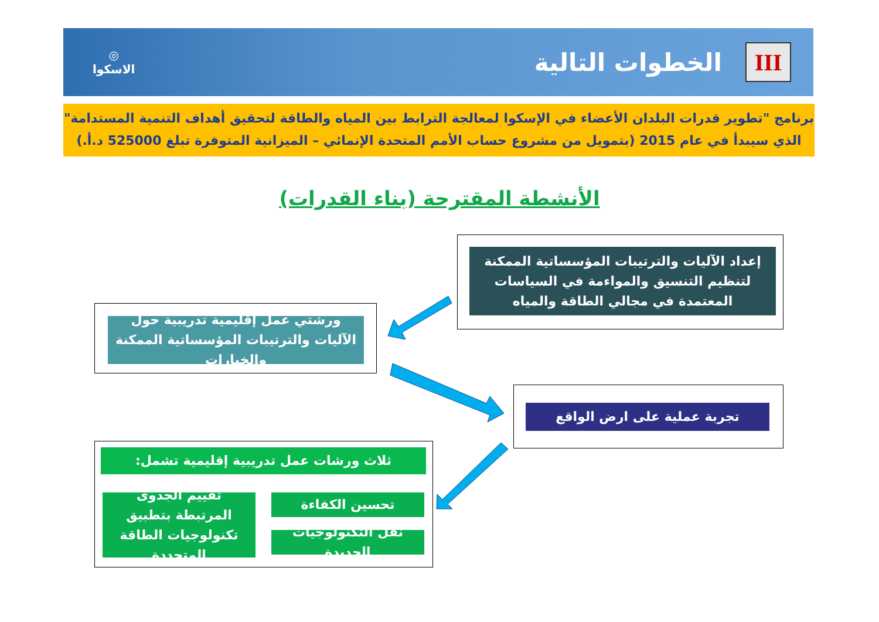III
الخطوات التالية
◎
الاسكوا
برنامج "تطوير قدرات البلدان الأعضاء في الإسكوا لمعالجة الترابط بين المياه والطاقة لتحقيق أهداف التنمية المستدامة"
الذي سيبدأ في عام 2015 (بتمويل من مشروع حساب الأمم المتحدة الإنمائي – الميزانية المتوفرة تبلغ 525000 د.أ.)
الأنشطة المقترحة (بناء القدرات)
إعداد الآليات والترتيبات المؤسساتية الممكنة لتنظيم التنسيق والمواءمة في السياسات المعتمدة في مجالي الطاقة والمياه
ورشتي عمل إقليمية تدريبية حول الآليات والترتيبات المؤسساتية الممكنة والخيارات
تجربة عملية على ارض الواقع
ثلاث ورشات عمل تدريبية إقليمية تشمل:
تحسين الكفاءة
تقييم الجدوى المرتبطة بتطبيق تكنولوجيات الطاقة المتجددة
نقل التكنولوجيات الجديدة